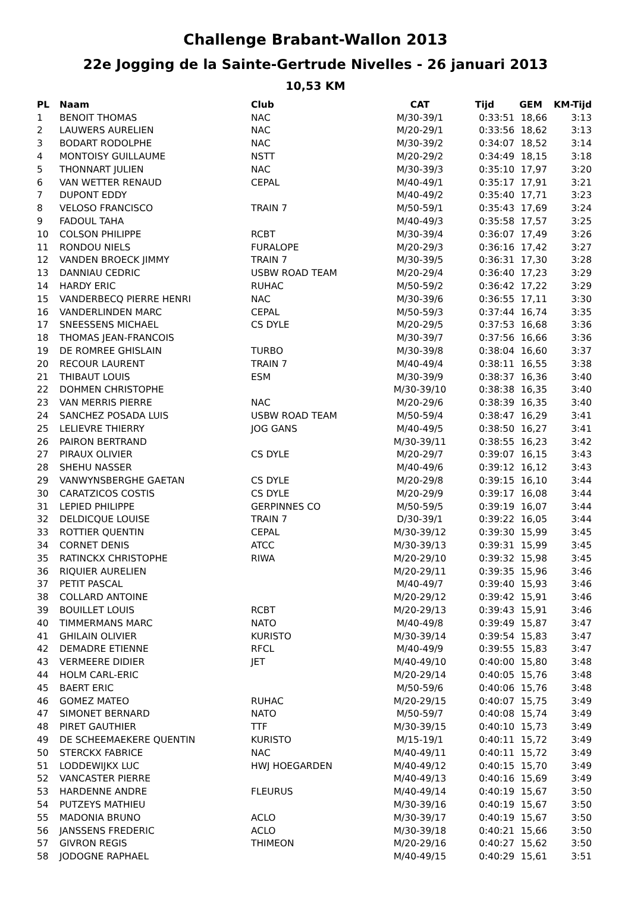Challenge Brabant-Wallon 2013
22e Jogging de la Sainte-Gertrude Nivelles - 26 januari 2013
10,53 KM
| PL | Naam | Club | CAT | Tijd | GEM | KM-Tijd |
| --- | --- | --- | --- | --- | --- | --- |
| 1 | BENOIT THOMAS | NAC | M/30-39/1 | 0:33:51 | 18,66 | 3:13 |
| 2 | LAUWERS AURELIEN | NAC | M/20-29/1 | 0:33:56 | 18,62 | 3:13 |
| 3 | BODART RODOLPHE | NAC | M/30-39/2 | 0:34:07 | 18,52 | 3:14 |
| 4 | MONTOISY GUILLAUME | NSTT | M/20-29/2 | 0:34:49 | 18,15 | 3:18 |
| 5 | THONNART JULIEN | NAC | M/30-39/3 | 0:35:10 | 17,97 | 3:20 |
| 6 | VAN WETTER RENAUD | CEPAL | M/40-49/1 | 0:35:17 | 17,91 | 3:21 |
| 7 | DUPONT EDDY | | M/40-49/2 | 0:35:40 | 17,71 | 3:23 |
| 8 | VELOSO FRANCISCO | TRAIN 7 | M/50-59/1 | 0:35:43 | 17,69 | 3:24 |
| 9 | FADOUL TAHA | | M/40-49/3 | 0:35:58 | 17,57 | 3:25 |
| 10 | COLSON PHILIPPE | RCBT | M/30-39/4 | 0:36:07 | 17,49 | 3:26 |
| 11 | RONDOU NIELS | FURALOPE | M/20-29/3 | 0:36:16 | 17,42 | 3:27 |
| 12 | VANDEN BROECK JIMMY | TRAIN 7 | M/30-39/5 | 0:36:31 | 17,30 | 3:28 |
| 13 | DANNIAU CEDRIC | USBW ROAD TEAM | M/20-29/4 | 0:36:40 | 17,23 | 3:29 |
| 14 | HARDY ERIC | RUHAC | M/50-59/2 | 0:36:42 | 17,22 | 3:29 |
| 15 | VANDERBECQ PIERRE HENRI | NAC | M/30-39/6 | 0:36:55 | 17,11 | 3:30 |
| 16 | VANDERLINDEN MARC | CEPAL | M/50-59/3 | 0:37:44 | 16,74 | 3:35 |
| 17 | SNEESSENS MICHAEL | CS DYLE | M/20-29/5 | 0:37:53 | 16,68 | 3:36 |
| 18 | THOMAS JEAN-FRANCOIS | | M/30-39/7 | 0:37:56 | 16,66 | 3:36 |
| 19 | DE ROMREE GHISLAIN | TURBO | M/30-39/8 | 0:38:04 | 16,60 | 3:37 |
| 20 | RECOUR LAURENT | TRAIN 7 | M/40-49/4 | 0:38:11 | 16,55 | 3:38 |
| 21 | THIBAUT LOUIS | ESM | M/30-39/9 | 0:38:37 | 16,36 | 3:40 |
| 22 | DOHMEN CHRISTOPHE | | M/30-39/10 | 0:38:38 | 16,35 | 3:40 |
| 23 | VAN MERRIS PIERRE | NAC | M/20-29/6 | 0:38:39 | 16,35 | 3:40 |
| 24 | SANCHEZ POSADA LUIS | USBW ROAD TEAM | M/50-59/4 | 0:38:47 | 16,29 | 3:41 |
| 25 | LELIEVRE THIERRY | JOG GANS | M/40-49/5 | 0:38:50 | 16,27 | 3:41 |
| 26 | PAIRON BERTRAND | | M/30-39/11 | 0:38:55 | 16,23 | 3:42 |
| 27 | PIRAUX OLIVIER | CS DYLE | M/20-29/7 | 0:39:07 | 16,15 | 3:43 |
| 28 | SHEHU NASSER | | M/40-49/6 | 0:39:12 | 16,12 | 3:43 |
| 29 | VANWYNSBERGHE GAETAN | CS DYLE | M/20-29/8 | 0:39:15 | 16,10 | 3:44 |
| 30 | CARATZICOS COSTIS | CS DYLE | M/20-29/9 | 0:39:17 | 16,08 | 3:44 |
| 31 | LEPIED PHILIPPE | GERPINNES CO | M/50-59/5 | 0:39:19 | 16,07 | 3:44 |
| 32 | DELDICQUE LOUISE | TRAIN 7 | D/30-39/1 | 0:39:22 | 16,05 | 3:44 |
| 33 | ROTTIER QUENTIN | CEPAL | M/30-39/12 | 0:39:30 | 15,99 | 3:45 |
| 34 | CORNET DENIS | ATCC | M/30-39/13 | 0:39:31 | 15,99 | 3:45 |
| 35 | RATINCKX CHRISTOPHE | RIWA | M/20-29/10 | 0:39:32 | 15,98 | 3:45 |
| 36 | RIQUIER AURELIEN | | M/20-29/11 | 0:39:35 | 15,96 | 3:46 |
| 37 | PETIT PASCAL | | M/40-49/7 | 0:39:40 | 15,93 | 3:46 |
| 38 | COLLARD ANTOINE | | M/20-29/12 | 0:39:42 | 15,91 | 3:46 |
| 39 | BOUILLET LOUIS | RCBT | M/20-29/13 | 0:39:43 | 15,91 | 3:46 |
| 40 | TIMMERMANS MARC | NATO | M/40-49/8 | 0:39:49 | 15,87 | 3:47 |
| 41 | GHILAIN OLIVIER | KURISTO | M/30-39/14 | 0:39:54 | 15,83 | 3:47 |
| 42 | DEMADRE ETIENNE | RFCL | M/40-49/9 | 0:39:55 | 15,83 | 3:47 |
| 43 | VERMEERE DIDIER | JET | M/40-49/10 | 0:40:00 | 15,80 | 3:48 |
| 44 | HOLM CARL-ERIC | | M/20-29/14 | 0:40:05 | 15,76 | 3:48 |
| 45 | BAERT ERIC | | M/50-59/6 | 0:40:06 | 15,76 | 3:48 |
| 46 | GOMEZ MATEO | RUHAC | M/20-29/15 | 0:40:07 | 15,75 | 3:49 |
| 47 | SIMONET BERNARD | NATO | M/50-59/7 | 0:40:08 | 15,74 | 3:49 |
| 48 | PIRET GAUTHIER | TTF | M/30-39/15 | 0:40:10 | 15,73 | 3:49 |
| 49 | DE SCHEEMAEKERE QUENTIN | KURISTO | M/15-19/1 | 0:40:11 | 15,72 | 3:49 |
| 50 | STERCKX FABRICE | NAC | M/40-49/11 | 0:40:11 | 15,72 | 3:49 |
| 51 | LODDEWIJKX LUC | HWJ HOEGARDEN | M/40-49/12 | 0:40:15 | 15,70 | 3:49 |
| 52 | VANCASTER PIERRE | | M/40-49/13 | 0:40:16 | 15,69 | 3:49 |
| 53 | HARDENNE ANDRE | FLEURUS | M/40-49/14 | 0:40:19 | 15,67 | 3:50 |
| 54 | PUTZEYS MATHIEU | | M/30-39/16 | 0:40:19 | 15,67 | 3:50 |
| 55 | MADONIA BRUNO | ACLO | M/30-39/17 | 0:40:19 | 15,67 | 3:50 |
| 56 | JANSSENS FREDERIC | ACLO | M/30-39/18 | 0:40:21 | 15,66 | 3:50 |
| 57 | GIVRON REGIS | THIMEON | M/20-29/16 | 0:40:27 | 15,62 | 3:50 |
| 58 | JODOGNE RAPHAEL | | M/40-49/15 | 0:40:29 | 15,61 | 3:51 |